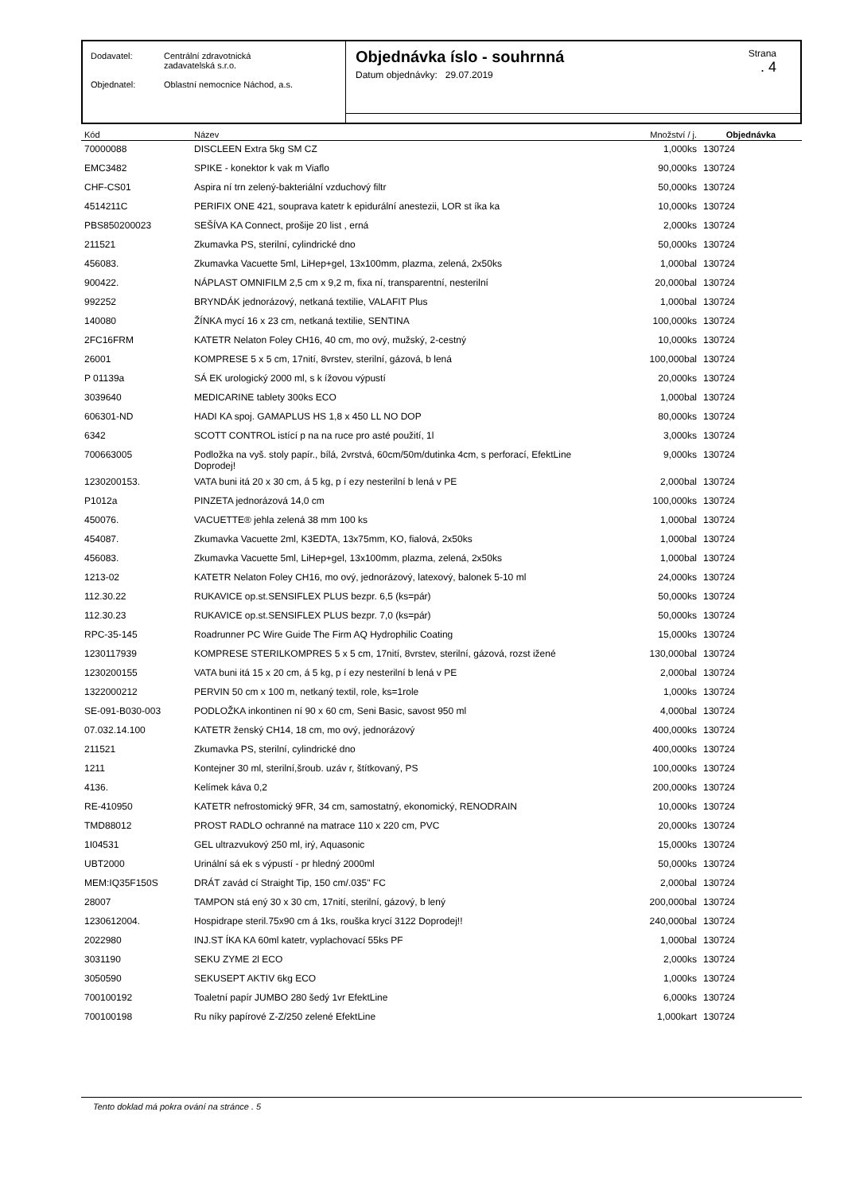Dodavatel: Centrální zdravotnická
zadavatelská s.r.o.
Objednatel: Oblastní nemocnice Náchod, a.s.
Objednávka íslo - souhrnná
Datum objednávky: 29.07.2019
Strana. 4
| Kód | Název | Množství / j. | Objednávka |
| --- | --- | --- | --- |
| 70000088 | DISCLEEN Extra 5kg SM CZ | 1,000ks | 130724 |
| EMC3482 | SPIKE - konektor k vak m Viaflo | 90,000ks | 130724 |
| CHF-CS01 | Aspira ní trn zelený-bakteriální vzduchový filtr | 50,000ks | 130724 |
| 4514211C | PERIFIX ONE 421, souprava katetr k epidurální anestezii, LOR st íka ka | 10,000ks | 130724 |
| PBS850200023 | SEŠÍVA KA Connect, prošije 20 list , erná | 2,000ks | 130724 |
| 211521 | Zkumavka PS, sterilní, cylindrické dno | 50,000ks | 130724 |
| 456083. | Zkumavka Vacuette 5ml, LiHep+gel, 13x100mm, plazma, zelená, 2x50ks | 1,000bal | 130724 |
| 900422. | NÁPLAST OMNIFILM 2,5 cm x 9,2 m, fixa ní, transparentní, nesterilní | 20,000bal | 130724 |
| 992252 | BRYNDÁK jednorázový, netkaná textilie, VALAFIT Plus | 1,000bal | 130724 |
| 140080 | ŽÍNKA mycí 16 x 23 cm, netkaná textilie, SENTINA | 100,000ks | 130724 |
| 2FC16FRM | KATETR Nelaton Foley CH16, 40 cm, mo ový, mužský, 2-cestný | 10,000ks | 130724 |
| 26001 | KOMPRESE 5 x 5 cm, 17nití, 8vrstev, sterilní, gázová, b lená | 100,000bal | 130724 |
| P 01139a | SÁ EK urologický 2000 ml, s k ížovou výpustí | 20,000ks | 130724 |
| 3039640 | MEDICARINE tablety 300ks ECO | 1,000bal | 130724 |
| 606301-ND | HADI KA spoj. GAMAPLUS HS 1,8 x 450 LL NO DOP | 80,000ks | 130724 |
| 6342 | SCOTT CONTROL istící p na na ruce pro asté použití, 1l | 3,000ks | 130724 |
| 700663005 | Podložka na vyš. stoly papír., bílá, 2vrstvá, 60cm/50m/dutinka 4cm, s perforací, EfektLine Doprodej! | 9,000ks | 130724 |
| 1230200153. | VATA buni itá 20 x 30 cm, á 5 kg, p í ezy nesterilní b lená v PE | 2,000bal | 130724 |
| P1012a | PINZETA jednorázová 14,0 cm | 100,000ks | 130724 |
| 450076. | VACUETTE® jehla zelená 38 mm 100 ks | 1,000bal | 130724 |
| 454087. | Zkumavka Vacuette 2ml, K3EDTA, 13x75mm, KO, fialová, 2x50ks | 1,000bal | 130724 |
| 456083. | Zkumavka Vacuette 5ml, LiHep+gel, 13x100mm, plazma, zelená, 2x50ks | 1,000bal | 130724 |
| 1213-02 | KATETR Nelaton Foley CH16, mo ový, jednorázový, latexový, balonek 5-10 ml | 24,000ks | 130724 |
| 112.30.22 | RUKAVICE op.st.SENSIFLEX PLUS bezpr. 6,5 (ks=pár) | 50,000ks | 130724 |
| 112.30.23 | RUKAVICE op.st.SENSIFLEX PLUS bezpr. 7,0 (ks=pár) | 50,000ks | 130724 |
| RPC-35-145 | Roadrunner PC Wire Guide The Firm AQ Hydrophilic Coating | 15,000ks | 130724 |
| 1230117939 | KOMPRESE STERILKOMPRES 5 x 5 cm, 17nití, 8vrstev, sterilní, gázová, rozst ižené | 130,000bal | 130724 |
| 1230200155 | VATA buni itá 15 x 20 cm, á 5 kg, p í ezy nesterilní b lená v PE | 2,000bal | 130724 |
| 1322000212 | PERVIN 50 cm x 100 m, netkaný textil, role, ks=1role | 1,000ks | 130724 |
| SE-091-B030-003 | PODLOŽKA inkontinen ní 90 x 60 cm, Seni Basic, savost 950 ml | 4,000bal | 130724 |
| 07.032.14.100 | KATETR ženský CH14, 18 cm, mo ový, jednorázový | 400,000ks | 130724 |
| 211521 | Zkumavka PS, sterilní, cylindrické dno | 400,000ks | 130724 |
| 1211 | Kontejner 30 ml, sterilní,šroub. uzáv r, štítkovaný, PS | 100,000ks | 130724 |
| 4136. | Kelímek káva 0,2 | 200,000ks | 130724 |
| RE-410950 | KATETR nefrostomický 9FR, 34 cm, samostatný, ekonomický, RENODRAIN | 10,000ks | 130724 |
| TMD88012 | PROST RADLO ochranné na matrace 110 x 220 cm, PVC | 20,000ks | 130724 |
| 1I04531 | GEL ultrazvukový 250 ml, irý, Aquasonic | 15,000ks | 130724 |
| UBT2000 | Urinální sá ek s výpustí - pr hledný 2000ml | 50,000ks | 130724 |
| MEM:IQ35F150S | DRÁT zavád cí Straight Tip, 150 cm/.035" FC | 2,000bal | 130724 |
| 28007 | TAMPON stá ený 30 x 30 cm, 17nití, sterilní, gázový, b lený | 200,000bal | 130724 |
| 1230612004. | Hospidrape steril.75x90 cm á 1ks, rouška krycí 3122 Doprodej!! | 240,000bal | 130724 |
| 2022980 | INJ.ST ÍKA KA 60ml katetr, vyplachovací 55ks PF | 1,000bal | 130724 |
| 3031190 | SEKU ZYME 2l ECO | 2,000ks | 130724 |
| 3050590 | SEKUSEPT AKTIV 6kg ECO | 1,000ks | 130724 |
| 700100192 | Toaletní papír JUMBO 280 šedý 1vr EfektLine | 6,000ks | 130724 |
| 700100198 | Ru níky papírové Z-Z/250 zelené EfektLine | 1,000kart | 130724 |
Tento doklad má pokra ování na stránce . 5